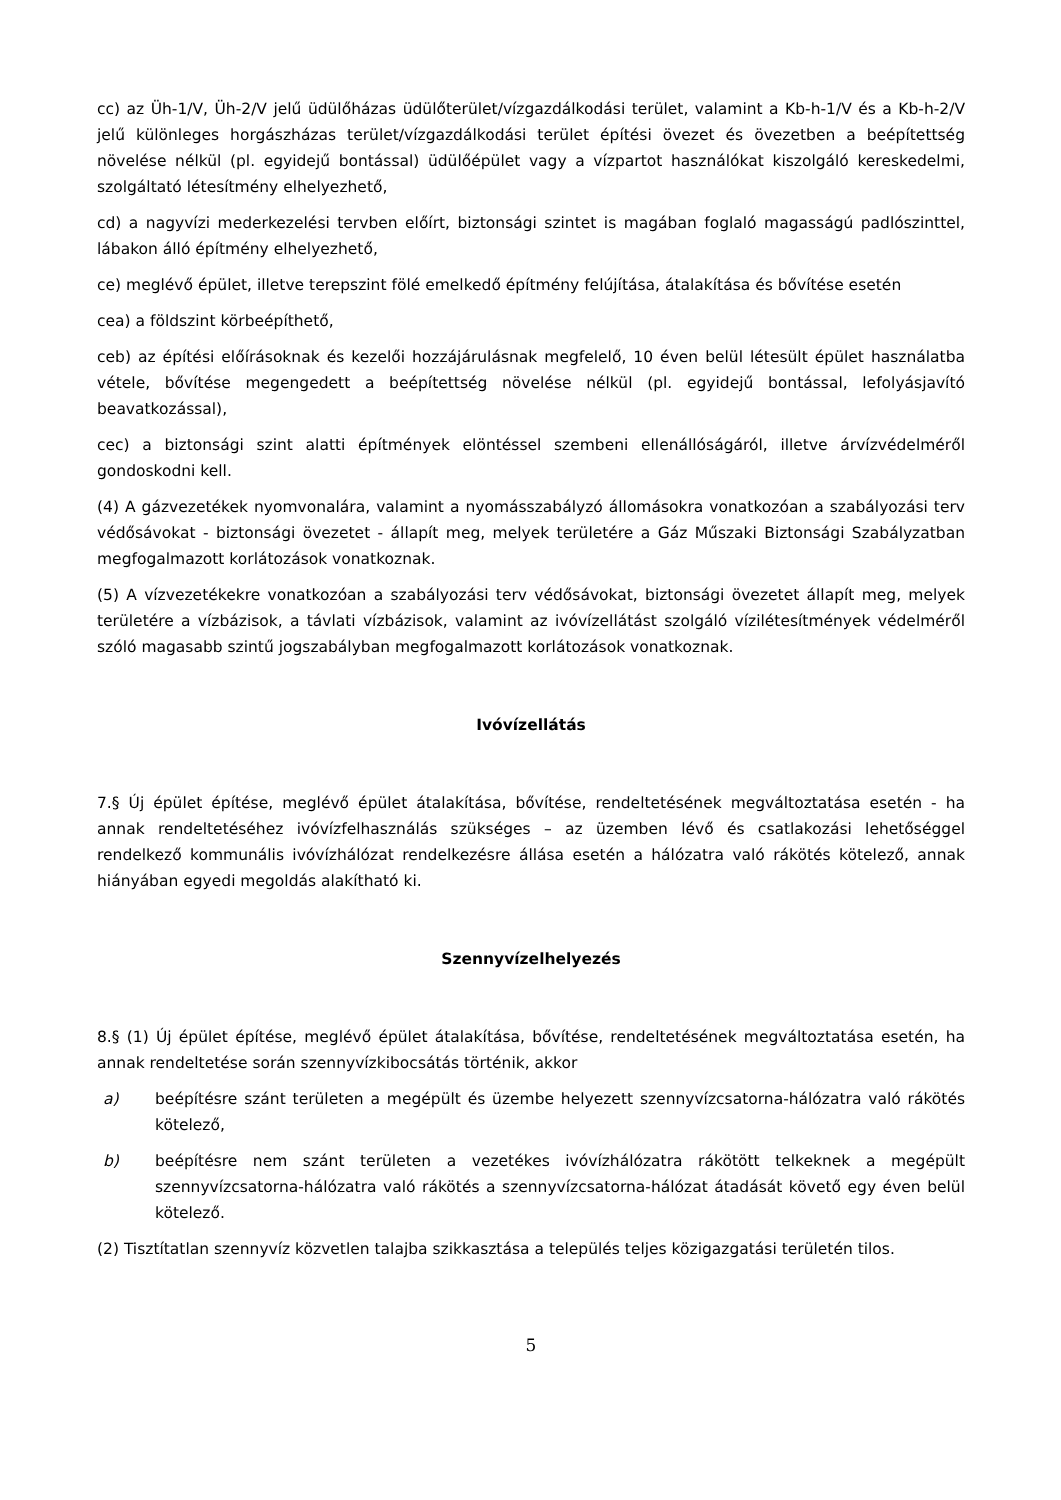cc) az Üh-1/V, Üh-2/V jelű üdülőházas üdülőterület/vízgazdálkodási terület, valamint a Kb-h-1/V és a Kb-h-2/V jelű különleges horgászházas terület/vízgazdálkodási terület építési övezet és övezetben a beépítettség növelése nélkül (pl. egyidejű bontással) üdülőépület vagy a vízpartot használókat kiszolgáló kereskedelmi, szolgáltató létesítmény elhelyezhető,
cd) a nagyvízi mederkezelési tervben előírt, biztonsági szintet is magában foglaló magasságú padlószinttel, lábakon álló építmény elhelyezhető,
ce) meglévő épület, illetve terepszint fölé emelkedő építmény felújítása, átalakítása és bővítése esetén
cea) a földszint körbeépíthető,
ceb) az építési előírásoknak és kezelői hozzájárulásnak megfelelő, 10 éven belül létesült épület használatba vétele, bővítése megengedett a beépítettség növelése nélkül (pl. egyidejű bontással, lefolyásjavító beavatkozással),
cec) a biztonsági szint alatti építmények elöntéssel szembeni ellenállóságáról, illetve árvízvédelméről gondoskodni kell.
(4) A gázvezetékek nyomvonalára, valamint a nyomásszabályzó állomásokra vonatkozóan a szabályozási terv védősávokat - biztonsági övezetet - állapít meg, melyek területére a Gáz Műszaki Biztonsági Szabályzatban megfogalmazott korlátozások vonatkoznak.
(5) A vízvezetékekre vonatkozóan a szabályozási terv védősávokat, biztonsági övezetet állapít meg, melyek területére a vízbázisok, a távlati vízbázisok, valamint az ivóvízellátást szolgáló vízilétesítmények védelméről szóló magasabb szintű jogszabályban megfogalmazott korlátozások vonatkoznak.
Ivóvízellátás
7.§ Új épület építése, meglévő épület átalakítása, bővítése, rendeltetésének megváltoztatása esetén - ha annak rendeltetéséhez ivóvízfelhasználás szükséges – az üzemben lévő és csatlakozási lehetőséggel rendelkező kommunális ivóvízhálózat rendelkezésre állása esetén a hálózatra való rákötés kötelező, annak hiányában egyedi megoldás alakítható ki.
Szennyvízelhelyezés
8.§ (1) Új épület építése, meglévő épület átalakítása, bővítése, rendeltetésének megváltoztatása esetén, ha annak rendeltetése során szennyvízkibocsátás történik, akkor
a) beépítésre szánt területen a megépült és üzembe helyezett szennyvízcsatorna-hálózatra való rákötés kötelező,
b) beépítésre nem szánt területen a vezetékes ivóvízhálózatra rákötött telkeknek a megépült szennyvízcsatorna-hálózatra való rákötés a szennyvízcsatorna-hálózat átadását követő egy éven belül kötelező.
(2) Tisztítatlan szennyvíz közvetlen talajba szikkasztása a település teljes közigazgatási területén tilos.
5